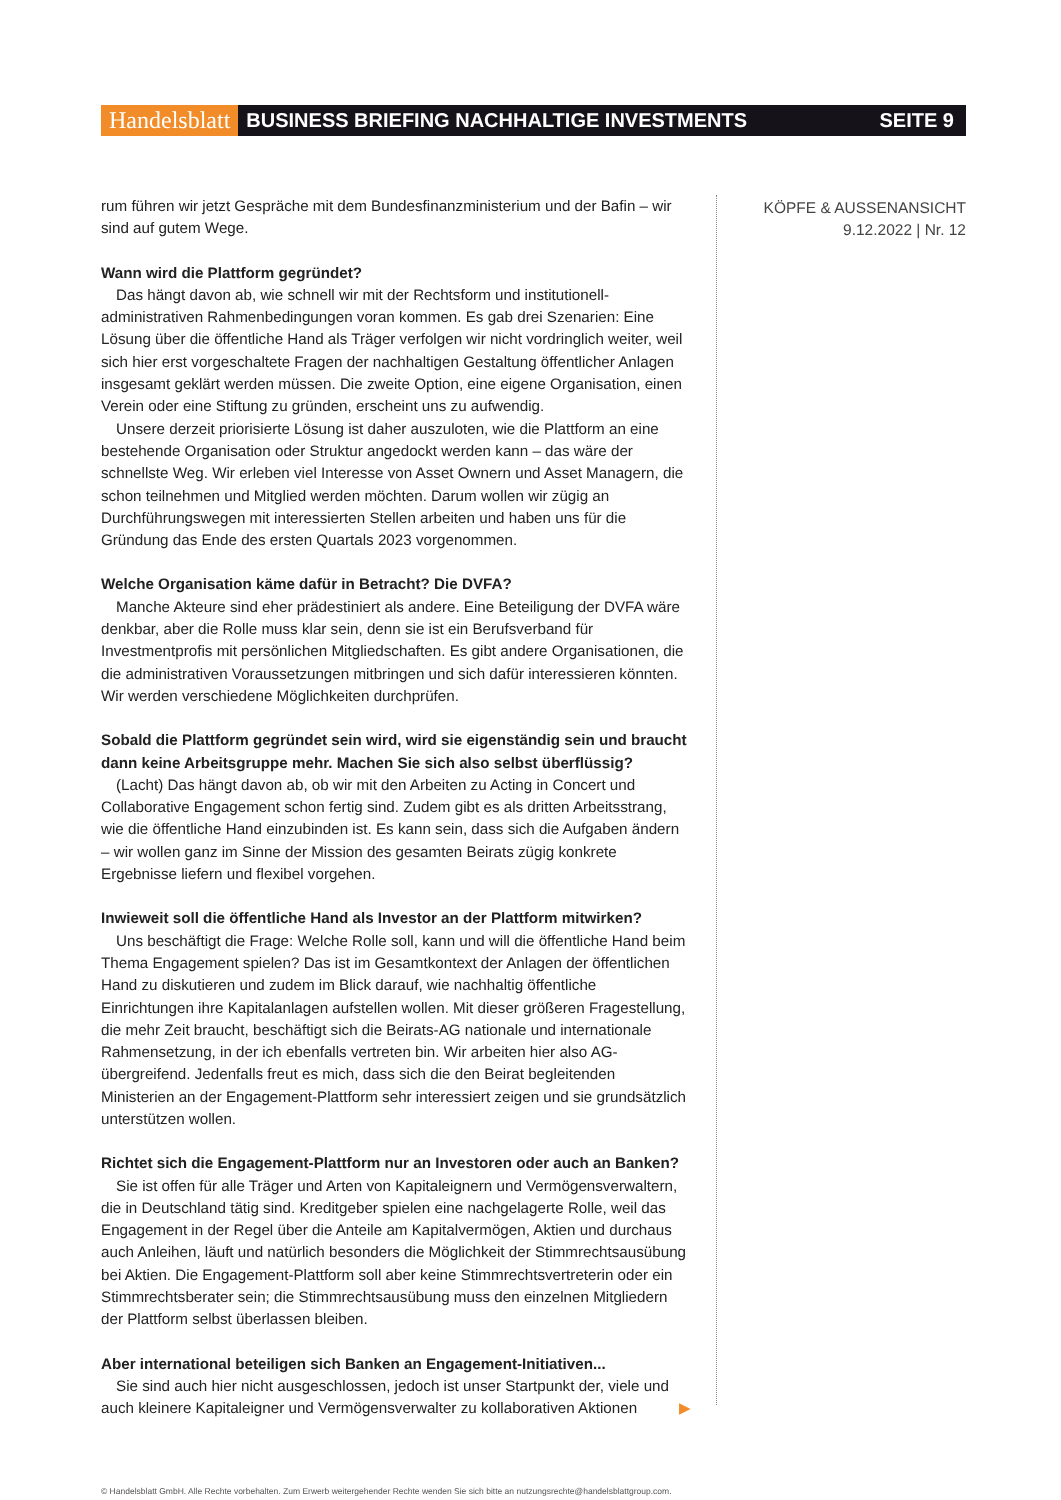Handelsblatt BUSINESS BRIEFING NACHHALTIGE INVESTMENTS SEITE 9
KÖPFE & AUSSENANSICHT
9.12.2022 | Nr. 12
rum führen wir jetzt Gespräche mit dem Bundesfinanzministerium und der Bafin – wir sind auf gutem Wege.
Wann wird die Plattform gegründet?
Das hängt davon ab, wie schnell wir mit der Rechtsform und institutionell-administrativen Rahmenbedingungen voran kommen. Es gab drei Szenarien: Eine Lösung über die öffentliche Hand als Träger verfolgen wir nicht vordringlich weiter, weil sich hier erst vorgeschaltete Fragen der nachhaltigen Gestaltung öffentlicher Anlagen insgesamt geklärt werden müssen. Die zweite Option, eine eigene Organisation, einen Verein oder eine Stiftung zu gründen, erscheint uns zu aufwendig.
Unsere derzeit priorisierte Lösung ist daher auszuloten, wie die Plattform an eine bestehende Organisation oder Struktur angedockt werden kann – das wäre der schnellste Weg. Wir erleben viel Interesse von Asset Ownern und Asset Managern, die schon teilnehmen und Mitglied werden möchten. Darum wollen wir zügig an Durchführungswegen mit interessierten Stellen arbeiten und haben uns für die Gründung das Ende des ersten Quartals 2023 vorgenommen.
Welche Organisation käme dafür in Betracht? Die DVFA?
Manche Akteure sind eher prädestiniert als andere. Eine Beteiligung der DVFA wäre denkbar, aber die Rolle muss klar sein, denn sie ist ein Berufsverband für Investmentprofis mit persönlichen Mitgliedschaften. Es gibt andere Organisationen, die die administrativen Voraussetzungen mitbringen und sich dafür interessieren könnten. Wir werden verschiedene Möglichkeiten durchprüfen.
Sobald die Plattform gegründet sein wird, wird sie eigenständig sein und braucht dann keine Arbeitsgruppe mehr. Machen Sie sich also selbst überflüssig?
(Lacht) Das hängt davon ab, ob wir mit den Arbeiten zu Acting in Concert und Collaborative Engagement schon fertig sind. Zudem gibt es als dritten Arbeitsstrang, wie die öffentliche Hand einzubinden ist. Es kann sein, dass sich die Aufgaben ändern – wir wollen ganz im Sinne der Mission des gesamten Beirats zügig konkrete Ergebnisse liefern und flexibel vorgehen.
Inwieweit soll die öffentliche Hand als Investor an der Plattform mitwirken?
Uns beschäftigt die Frage: Welche Rolle soll, kann und will die öffentliche Hand beim Thema Engagement spielen? Das ist im Gesamtkontext der Anlagen der öffentlichen Hand zu diskutieren und zudem im Blick darauf, wie nachhaltig öffentliche Einrichtungen ihre Kapitalanlagen aufstellen wollen. Mit dieser größeren Fragestellung, die mehr Zeit braucht, beschäftigt sich die Beirats-AG nationale und internationale Rahmensetzung, in der ich ebenfalls vertreten bin. Wir arbeiten hier also AG-übergreifend. Jedenfalls freut es mich, dass sich die den Beirat begleitenden Ministerien an der Engagement-Plattform sehr interessiert zeigen und sie grundsätzlich unterstützen wollen.
Richtet sich die Engagement-Plattform nur an Investoren oder auch an Banken?
Sie ist offen für alle Träger und Arten von Kapitaleignern und Vermögensverwaltern, die in Deutschland tätig sind. Kreditgeber spielen eine nachgelagerte Rolle, weil das Engagement in der Regel über die Anteile am Kapitalvermögen, Aktien und durchaus auch Anleihen, läuft und natürlich besonders die Möglichkeit der Stimmrechtsausübung bei Aktien. Die Engagement-Plattform soll aber keine Stimmrechtsvertreterin oder ein Stimmrechtsberater sein; die Stimmrechtsausübung muss den einzelnen Mitgliedern der Plattform selbst überlassen bleiben.
Aber international beteiligen sich Banken an Engagement-Initiativen...
Sie sind auch hier nicht ausgeschlossen, jedoch ist unser Startpunkt der, viele und auch kleinere Kapitaleigner und Vermögensverwalter zu kollaborativen Aktionen ▶
© Handelsblatt GmbH. Alle Rechte vorbehalten. Zum Erwerb weitergehender Rechte wenden Sie sich bitte an nutzungsrechte@handelsblattgroup.com.